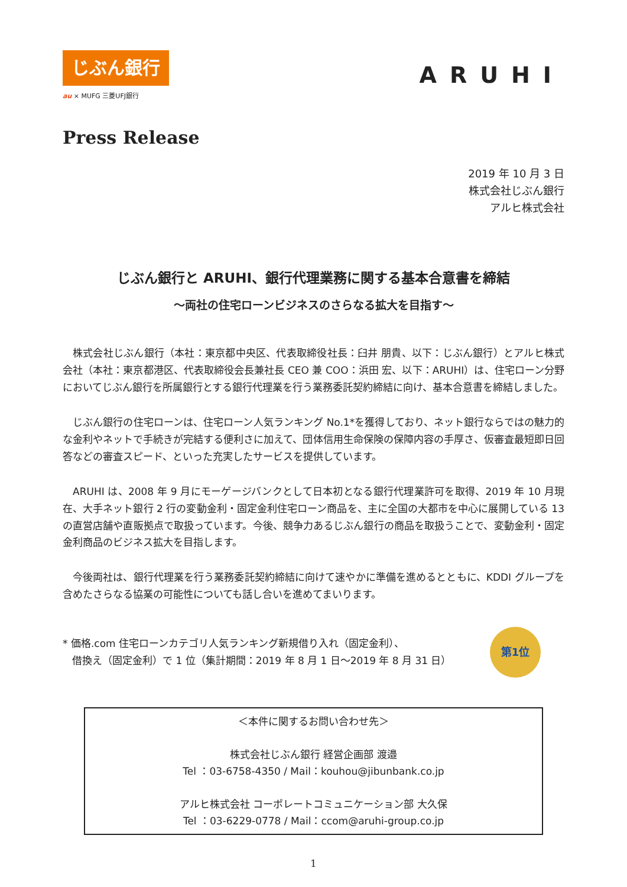じぶん銀行
au × MUFG 三菱UFJ銀行
ARUHI
Press Release
2019 年 10 月 3 日
株式会社じぶん銀行
アルヒ株式会社
じぶん銀行と ARUHI、銀行代理業務に関する基本合意書を締結
～両社の住宅ローンビジネスのさらなる拡大を目指す～
株式会社じぶん銀行（本社：東京都中央区、代表取締役社長：臼井 朋貴、以下：じぶん銀行）とアルヒ株式会社（本社：東京都港区、代表取締役会長兼社長 CEO 兼 COO：浜田 宏、以下：ARUHI）は、住宅ローン分野においてじぶん銀行を所属銀行とする銀行代理業を行う業務委託契約締結に向け、基本合意書を締結しました。
じぶん銀行の住宅ローンは、住宅ローン人気ランキング No.1*を獲得しており、ネット銀行ならではの魅力的な金利やネットで手続きが完結する便利さに加えて、団体信用生命保険の保障内容の手厚さ、仮審査最短即日回答などの審査スピード、といった充実したサービスを提供しています。
ARUHI は、2008 年 9 月にモーゲージバンクとして日本初となる銀行代理業許可を取得、2019 年 10 月現在、大手ネット銀行 2 行の変動金利・固定金利住宅ローン商品を、主に全国の大都市を中心に展開している 13 の直営店舗や直販拠点で取扱っています。今後、競争力あるじぶん銀行の商品を取扱うことで、変動金利・固定金利商品のビジネス拡大を目指します。
今後両社は、銀行代理業を行う業務委託契約締結に向けて速やかに準備を進めるとともに、KDDI グループを含めたさらなる協業の可能性についても話し合いを進めてまいります。
* 価格.com 住宅ローンカテゴリ人気ランキング新規借り入れ（固定金利）、
借換え（固定金利）で 1 位（集計期間：2019 年 8 月 1 日～2019 年 8 月 31 日）
第1位
＜本件に関するお問い合わせ先＞
株式会社じぶん銀行 経営企画部 渡邉
Tel ：03-6758-4350 / Mail：kouhou@jibunbank.co.jp
アルヒ株式会社 コーポレートコミュニケーション部 大久保
Tel ：03-6229-0778 / Mail：ccom@aruhi-group.co.jp
1